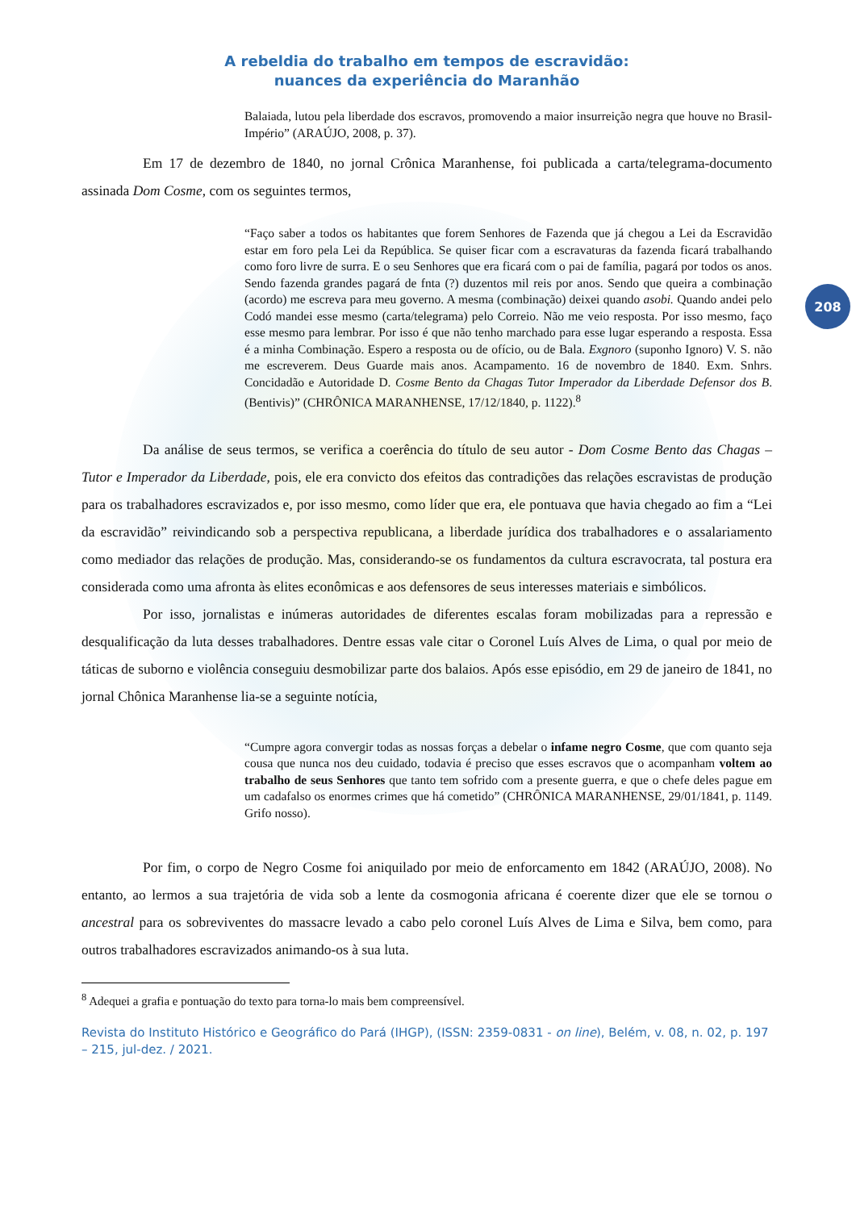208
A rebeldia do trabalho em tempos de escravidão:
nuances da experiência do Maranhão
Balaiada, lutou pela liberdade dos escravos, promovendo a maior insurreição negra que houve no Brasil-Império” (ARAÚJO, 2008, p. 37).
Em 17 de dezembro de 1840, no jornal Crônica Maranhense, foi publicada a carta/telegrama-documento assinada Dom Cosme, com os seguintes termos,
“Faço saber a todos os habitantes que forem Senhores de Fazenda que já chegou a Lei da Escravidão estar em foro pela Lei da República. Se quiser ficar com a escravaturas da fazenda ficará trabalhando como foro livre de surra. E o seu Senhores que era ficará com o pai de família, pagará por todos os anos. Sendo fazenda grandes pagará de fnta (?) duzentos mil reis por anos. Sendo que queira a combinação (acordo) me escreva para meu governo. A mesma (combinação) deixei quando asobi. Quando andei pelo Codó mandei esse mesmo (carta/telegrama) pelo Correio. Não me veio resposta. Por isso mesmo, faço esse mesmo para lembrar. Por isso é que não tenho marchado para esse lugar esperando a resposta. Essa é a minha Combinação. Espero a resposta ou de ofício, ou de Bala. Exgnoro (suponho Ignoro) V. S. não me escreverem. Deus Guarde mais anos. Acampamento. 16 de novembro de 1840. Exm. Snhrs. Concidadão e Autoridade D. Cosme Bento da Chagas Tutor Imperador da Liberdade Defensor dos B. (Bentivis)” (CHRÔNICA MARANHENSE, 17/12/1840, p. 1122).<sup>8</sup>
Da análise de seus termos, se verifica a coerência do título de seu autor - Dom Cosme Bento das Chagas – Tutor e Imperador da Liberdade, pois, ele era convicto dos efeitos das contradições das relações escravistas de produção para os trabalhadores escravizados e, por isso mesmo, como líder que era, ele pontuava que havia chegado ao fim a “Lei da escravidão” reivindicando sob a perspectiva republicana, a liberdade jurídica dos trabalhadores e o assalariamento como mediador das relações de produção. Mas, considerando-se os fundamentos da cultura escravocrata, tal postura era considerada como uma afronta às elites econômicas e aos defensores de seus interesses materiais e simbólicos.
Por isso, jornalistas e inúmeras autoridades de diferentes escalas foram mobilizadas para a repressão e desqualificação da luta desses trabalhadores. Dentre essas vale citar o Coronel Luís Alves de Lima, o qual por meio de táticas de suborno e violência conseguiu desmobilizar parte dos balaios. Após esse episódio, em 29 de janeiro de 1841, no jornal Chônica Maranhense lia-se a seguinte notícia,
“Cumpre agora convergir todas as nossas forças a debelar o infame negro Cosme, que com quanto seja cousa que nunca nos deu cuidado, todavia é preciso que esses escravos que o acompanham voltem ao trabalho de seus Senhores que tanto tem sofrido com a presente guerra, e que o chefe deles pague em um cadafalso os enormes crimes que há cometido” (CHRÔNICA MARANHENSE, 29/01/1841, p. 1149. Grifo nosso).
Por fim, o corpo de Negro Cosme foi aniquilado por meio de enforcamento em 1842 (ARAÚJO, 2008). No entanto, ao lermos a sua trajetória de vida sob a lente da cosmogonia africana é coerente dizer que ele se tornou o ancestral para os sobreviventes do massacre levado a cabo pelo coronel Luís Alves de Lima e Silva, bem como, para outros trabalhadores escravizados animando-os à sua luta.
<sup>8</sup> Adequei a grafia e pontuação do texto para torna-lo mais bem compreensível.
Revista do Instituto Histórico e Geográfico do Pará (IHGP), (ISSN: 2359-0831 - on line), Belém, v. 08, n. 02, p. 197 – 215, jul-dez. / 2021.